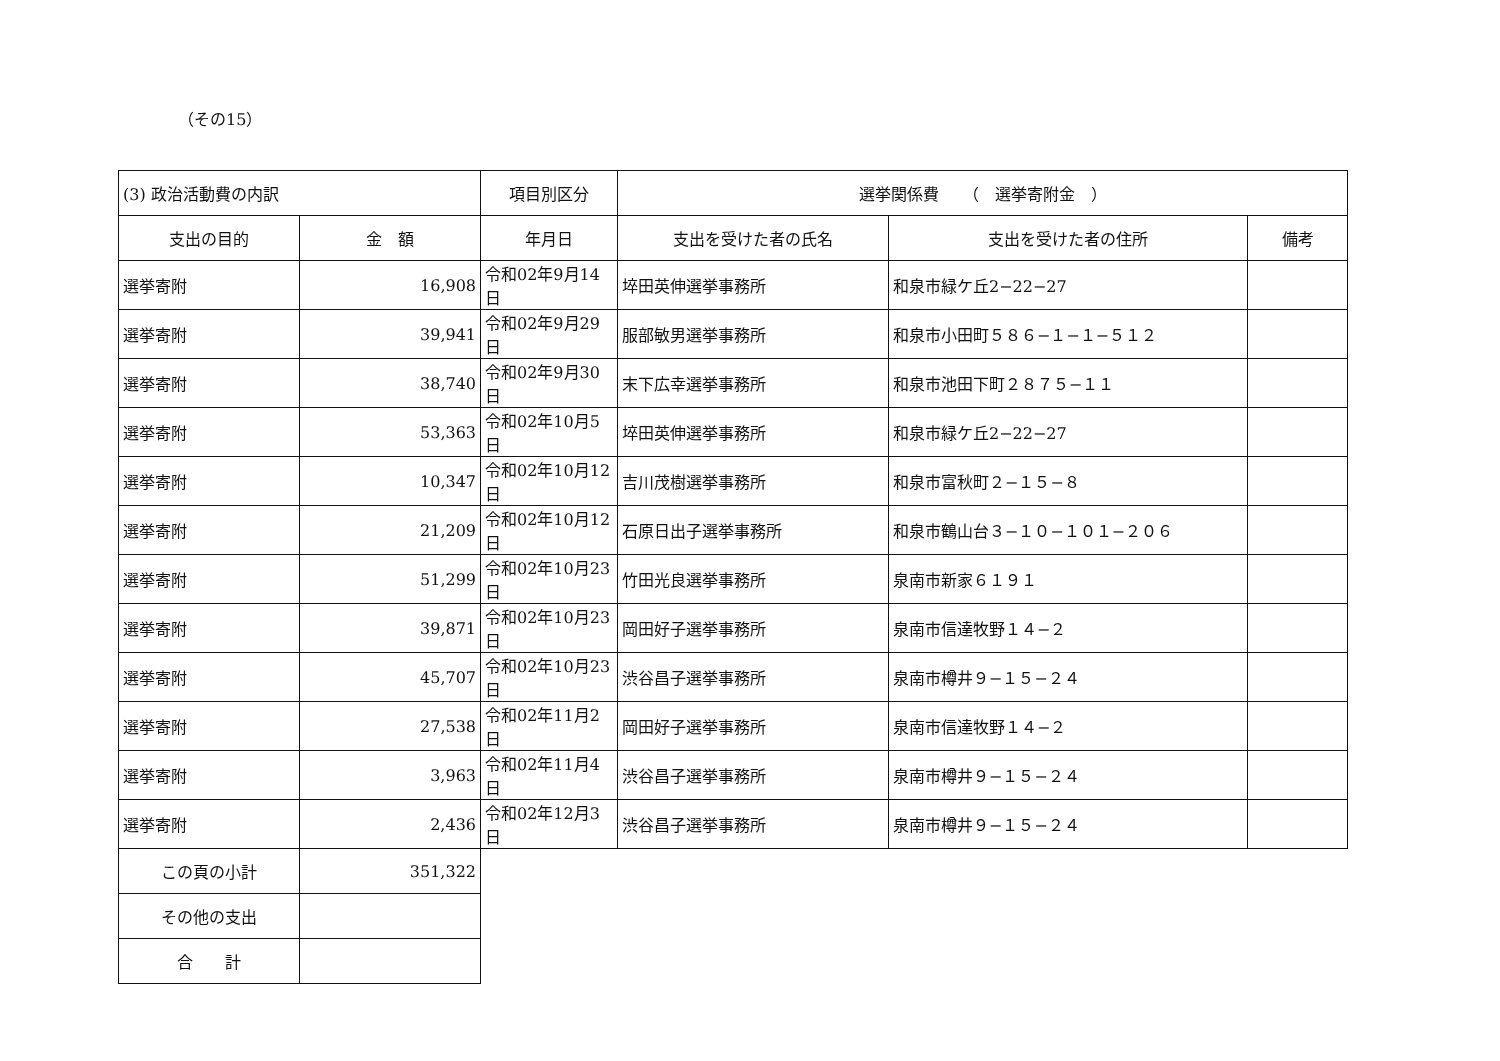（その15）
| (3) 政治活動費の内訳 | | 項目別区分 | 選挙関係費 （ 選挙寄附金 ） | | |
| 支出の目的 | 金 額 | 年月日 | 支出を受けた者の氏名 | 支出を受けた者の住所 | 備考 |
| 選挙寄附 | 16,908 | 令和02年9月14日 | 埣田英伸選挙事務所 | 和泉市緑ケ丘2−22−27 | |
| 選挙寄附 | 39,941 | 令和02年9月29日 | 服部敏男選挙事務所 | 和泉市小田町５８６−１−１−５１２ | |
| 選挙寄附 | 38,740 | 令和02年9月30日 | 末下広幸選挙事務所 | 和泉市池田下町２８７５−１１ | |
| 選挙寄附 | 53,363 | 令和02年10月5日 | 埣田英伸選挙事務所 | 和泉市緑ケ丘2−22−27 | |
| 選挙寄附 | 10,347 | 令和02年10月12日 | 吉川茂樹選挙事務所 | 和泉市富秋町２−１５−８ | |
| 選挙寄附 | 21,209 | 令和02年10月12日 | 石原日出子選挙事務所 | 和泉市鶴山台３−１０−１０１−２０６ | |
| 選挙寄附 | 51,299 | 令和02年10月23日 | 竹田光良選挙事務所 | 泉南市新家６１９１ | |
| 選挙寄附 | 39,871 | 令和02年10月23日 | 岡田好子選挙事務所 | 泉南市信達牧野１４−２ | |
| 選挙寄附 | 45,707 | 令和02年10月23日 | 渋谷昌子選挙事務所 | 泉南市樽井９−１５−２４ | |
| 選挙寄附 | 27,538 | 令和02年11月2日 | 岡田好子選挙事務所 | 泉南市信達牧野１４−２ | |
| 選挙寄附 | 3,963 | 令和02年11月4日 | 渋谷昌子選挙事務所 | 泉南市樽井９−１５−２４ | |
| 選挙寄附 | 2,436 | 令和02年12月3日 | 渋谷昌子選挙事務所 | 泉南市樽井９−１５−２４ | |
| この頁の小計 | 351,322 | | | | |
| その他の支出 | | | | | |
| 合 計 | | | | | |